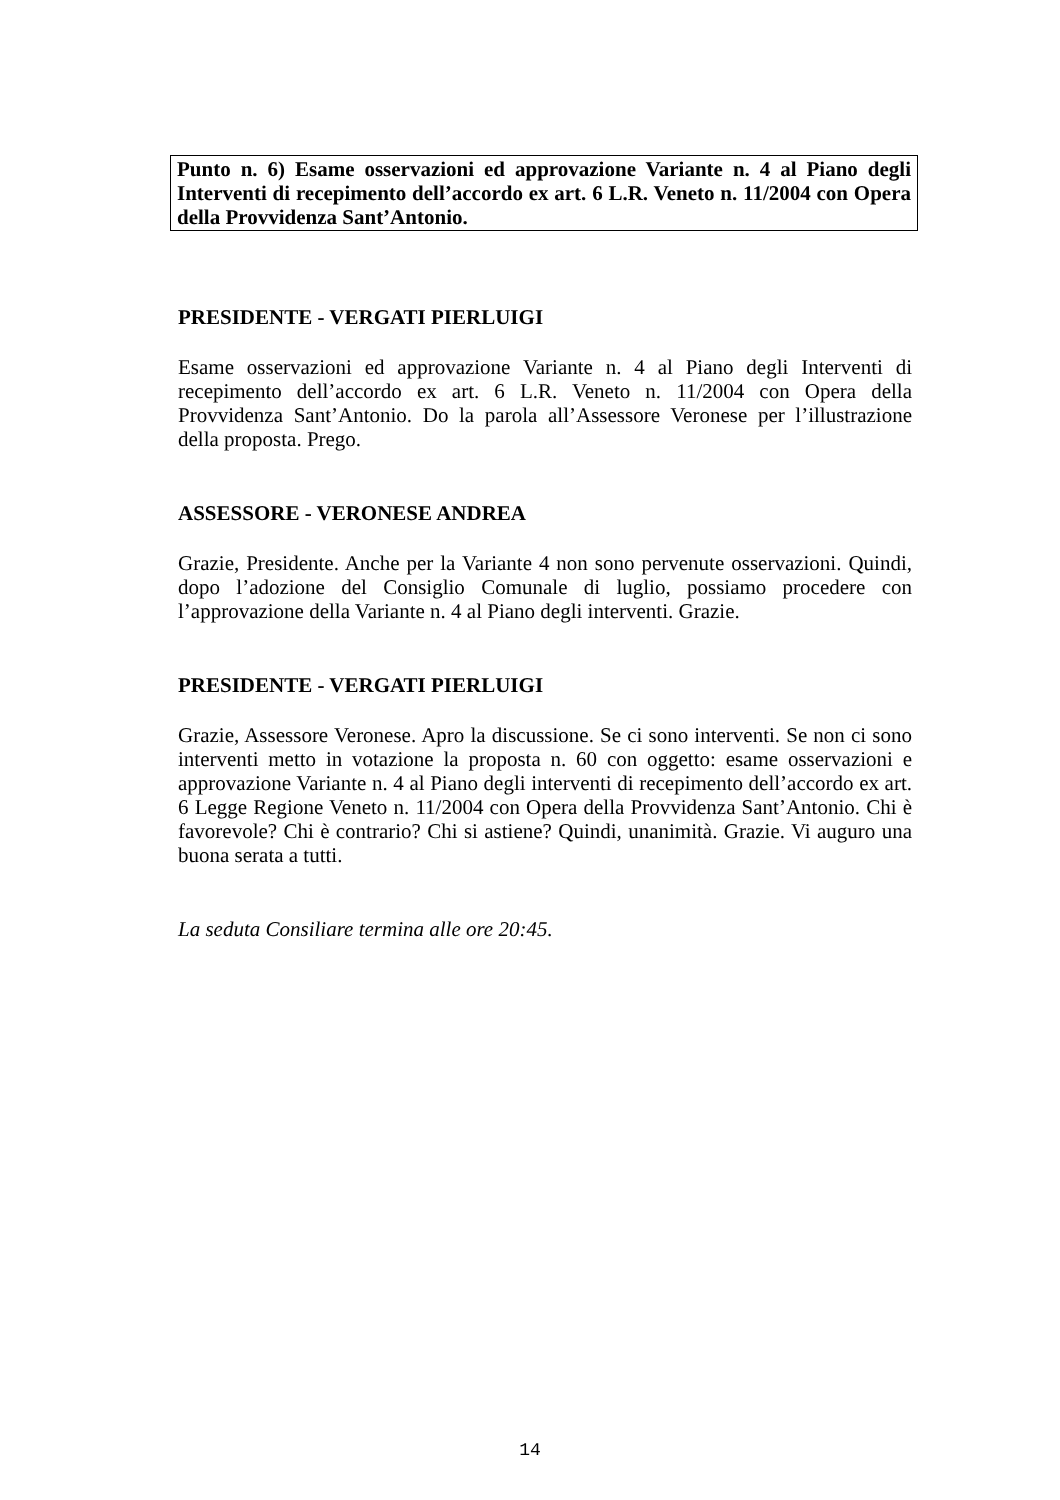Punto n. 6) Esame osservazioni ed approvazione Variante n. 4 al Piano degli Interventi di recepimento dell’accordo ex art. 6 L.R. Veneto n. 11/2004 con Opera della Provvidenza Sant’Antonio.
PRESIDENTE - VERGATI PIERLUIGI
Esame osservazioni ed approvazione Variante n. 4 al Piano degli Interventi di recepimento dell’accordo ex art. 6 L.R. Veneto n. 11/2004 con Opera della Provvidenza Sant’Antonio. Do la parola all’Assessore Veronese per l’illustrazione della proposta. Prego.
ASSESSORE - VERONESE ANDREA
Grazie, Presidente. Anche per la Variante 4 non sono pervenute osservazioni. Quindi, dopo l’adozione del Consiglio Comunale di luglio, possiamo procedere con l’approvazione della Variante n. 4 al Piano degli interventi. Grazie.
PRESIDENTE - VERGATI PIERLUIGI
Grazie, Assessore Veronese. Apro la discussione. Se ci sono interventi. Se non ci sono interventi metto in votazione la proposta n. 60 con oggetto: esame osservazioni e approvazione Variante n. 4 al Piano degli interventi di recepimento dell’accordo ex art. 6 Legge Regione Veneto n. 11/2004 con Opera della Provvidenza Sant’Antonio. Chi è favorevole? Chi è contrario? Chi si astiene? Quindi, unanimità. Grazie. Vi auguro una buona serata a tutti.
La seduta Consiliare termina alle ore 20:45.
14